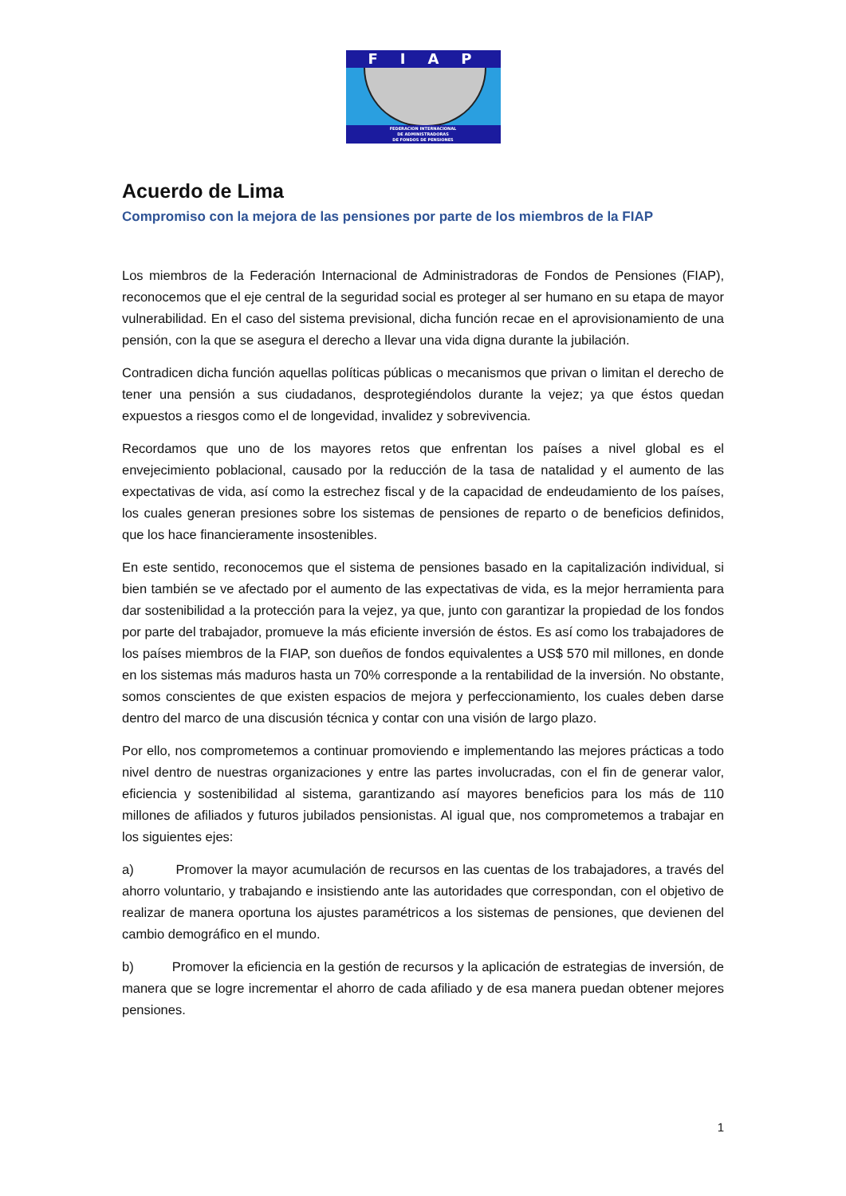FIAP
FEDERACION INTERNACIONAL
DE ADMINISTRADORAS
DE FONDOS DE PENSIONES
Acuerdo de Lima
Compromiso con la mejora de las pensiones por parte de los miembros de la FIAP
Los miembros de la Federación Internacional de Administradoras de Fondos de Pensiones (FIAP), reconocemos que el eje central de la seguridad social es proteger al ser humano en su etapa de mayor vulnerabilidad. En el caso del sistema previsional, dicha función recae en el aprovisionamiento de una pensión, con la que se asegura el derecho a llevar una vida digna durante la jubilación.
Contradicen dicha función aquellas políticas públicas o mecanismos que privan o limitan el derecho de tener una pensión a sus ciudadanos, desprotegiéndolos durante la vejez; ya que éstos quedan expuestos a riesgos como el de longevidad, invalidez y sobrevivencia.
Recordamos que uno de los mayores retos que enfrentan los países a nivel global es el envejecimiento poblacional, causado por la reducción de la tasa de natalidad y el aumento de las expectativas de vida, así como la estrechez fiscal y de la capacidad de endeudamiento de los países, los cuales generan presiones sobre los sistemas de pensiones de reparto o de beneficios definidos, que los hace financieramente insostenibles.
En este sentido, reconocemos que el sistema de pensiones basado en la capitalización individual, si bien también se ve afectado por el aumento de las expectativas de vida, es la mejor herramienta para dar sostenibilidad a la protección para la vejez, ya que, junto con garantizar la propiedad de los fondos por parte del trabajador, promueve la más eficiente inversión de éstos. Es así como los trabajadores de los países miembros de la FIAP, son dueños de fondos equivalentes a US$ 570 mil millones, en donde en los sistemas más maduros hasta un 70% corresponde a la rentabilidad de la inversión. No obstante, somos conscientes de que existen espacios de mejora y perfeccionamiento, los cuales deben darse dentro del marco de una discusión técnica y contar con una visión de largo plazo.
Por ello, nos comprometemos a continuar promoviendo e implementando las mejores prácticas a todo nivel dentro de nuestras organizaciones y entre las partes involucradas, con el fin de generar valor, eficiencia y sostenibilidad al sistema, garantizando así mayores beneficios para los más de 110 millones de afiliados y futuros jubilados pensionistas. Al igual que, nos comprometemos a trabajar en los siguientes ejes:
a) Promover la mayor acumulación de recursos en las cuentas de los trabajadores, a través del ahorro voluntario, y trabajando e insistiendo ante las autoridades que correspondan, con el objetivo de realizar de manera oportuna los ajustes paramétricos a los sistemas de pensiones, que devienen del cambio demográfico en el mundo.
b) Promover la eficiencia en la gestión de recursos y la aplicación de estrategias de inversión, de manera que se logre incrementar el ahorro de cada afiliado y de esa manera puedan obtener mejores pensiones.
1